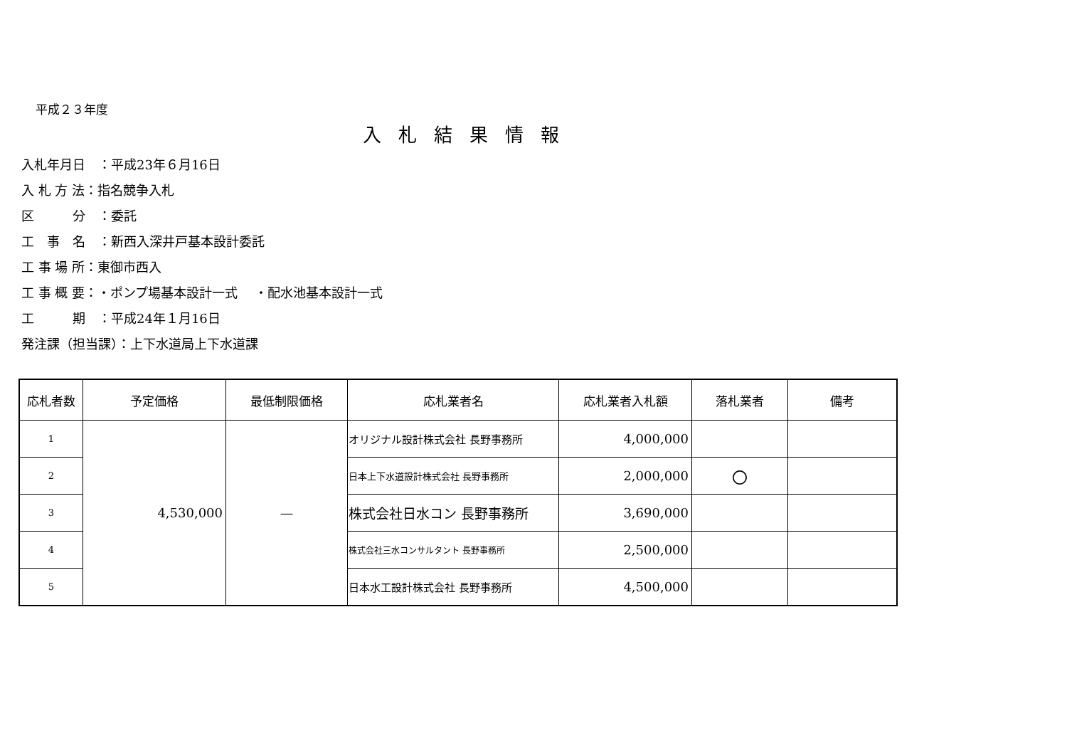平成２３年度
入札結果情報
入札年月日　：平成23年６月16日
入 札 方 法：指名競争入札
区　　　分　：委託
工　事　名　：新西入深井戸基本設計委託
工 事 場 所：東御市西入
工 事 概 要：・ポンプ場基本設計一式　 ・配水池基本設計一式
工　　　期　：平成24年１月16日
発注課（担当課）：上下水道局上下水道課
| 応札者数 | 予定価格 | 最低制限価格 | 応札業者名 | 応札業者入札額 | 落札業者 | 備考 |
| --- | --- | --- | --- | --- | --- | --- |
| 1 | 4,530,000 | ― | オリジナル設計株式会社 長野事務所 | 4,000,000 | | |
| 2 | | | 日本上下水道設計株式会社 長野事務所 | 2,000,000 | 〇 | |
| 3 | | | 株式会社日水コン 長野事務所 | 3,690,000 | | |
| 4 | | | 株式会社三水コンサルタント 長野事務所 | 2,500,000 | | |
| 5 | | | 日本水工設計株式会社 長野事務所 | 4,500,000 | | |